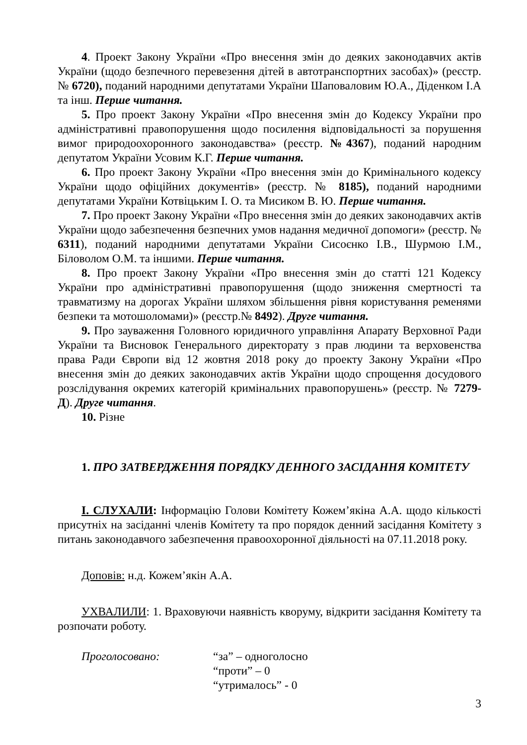4. Проект Закону України «Про внесення змін до деяких законодавчих актів України (щодо безпечного перевезення дітей в автотранспортних засобах)» (реєстр. № 6720), поданий народними депутатами України Шаповаловим Ю.А., Діденком І.А та інш. Перше читання.
5. Про проект Закону України «Про внесення змін до Кодексу України про адміністративні правопорушення щодо посилення відповідальності за порушення вимог природоохоронного законодавства» (реєстр. №4367), поданий народним депутатом України Усовим К.Г. Перше читання.
6. Про проект Закону України «Про внесення змін до Кримінального кодексу України щодо офіційних документів» (реєстр. № 8185), поданий народними депутатами України Котвіцьким І. О. та Мисиком В. Ю. Перше читання.
7. Про проект Закону України «Про внесення змін до деяких законодавчих актів України щодо забезпечення безпечних умов надання медичної допомоги» (реєстр. № 6311), поданий народними депутатами України Сисоєнко І.В., Шурмою І.М., Біловолом О.М. та іншими. Перше читання.
8. Про проект Закону України «Про внесення змін до статті 121 Кодексу України про адміністративні правопорушення (щодо зниження смертності та травматизму на дорогах України шляхом збільшення рівня користування ременями безпеки та мотошоломами)» (реєстр.№ 8492). Друге читання.
9. Про зауваження Головного юридичного управління Апарату Верховної Ради України та Висновок Генерального директорату з прав людини та верховенства права Ради Європи від 12 жовтня 2018 року до проекту Закону України «Про внесення змін до деяких законодавчих актів України щодо спрощення досудового розслідування окремих категорій кримінальних правопорушень» (реєстр. № 7279-Д). Друге читання.
10. Різне
1. ПРО ЗАТВЕРДЖЕННЯ ПОРЯДКУ ДЕННОГО ЗАСІДАННЯ КОМІТЕТУ
І. СЛУХАЛИ: Інформацію Голови Комітету Кожем’якіна А.А. щодо кількості присутніх на засіданні членів Комітету та про порядок денний засідання Комітету з питань законодавчого забезпечення правоохоронної діяльності на 07.11.2018 року.
Доповів: н.д. Кожем’якін А.А.
УХВАЛИЛИ: 1. Враховуючи наявність кворуму, відкрити засідання Комітету та розпочати роботу.
Проголосовано: “за” – одноголосно
“проти” – 0
“утрималось” - 0
3